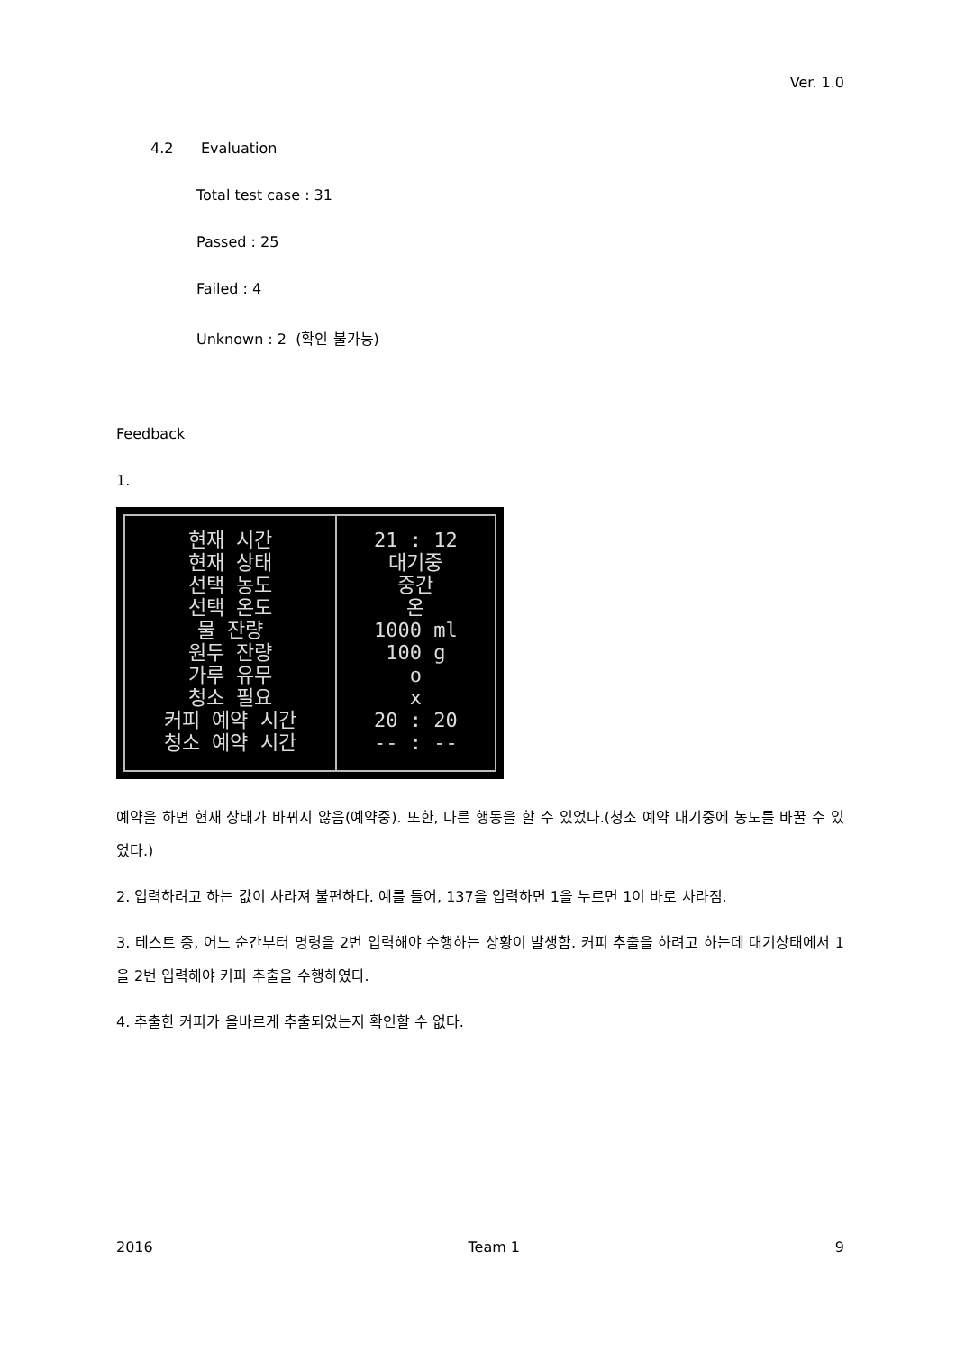Ver. 1.0
4.2 Evaluation
Total test case : 31
Passed : 25
Failed : 4
Unknown : 2 (확인 불가능)
Feedback
1.
| 현재 시간 현재 상태 선택 농도 선택 온도 물 잔량 원두 잔량 가루 유무 청소 필요 커피 예약 시간 청소 예약 시간 | 21 : 12 대기중 중간 온 1000 ml 100 g o x 20 : 20 -- : -- |
예약을 하면 현재 상태가 바뀌지 않음(예약중). 또한, 다른 행동을 할 수 있었다.(청소 예약 대기중에 농도를 바꿀 수 있었다.)
2. 입력하려고 하는 값이 사라져 불편하다. 예를 들어, 137을 입력하면 1을 누르면 1이 바로 사라짐.
3. 테스트 중, 어느 순간부터 명령을 2번 입력해야 수행하는 상황이 발생함. 커피 추출을 하려고 하는데 대기상태에서 1을 2번 입력해야 커피 추출을 수행하였다.
4. 추출한 커피가 올바르게 추출되었는지 확인할 수 없다.
2016 Team 1 9